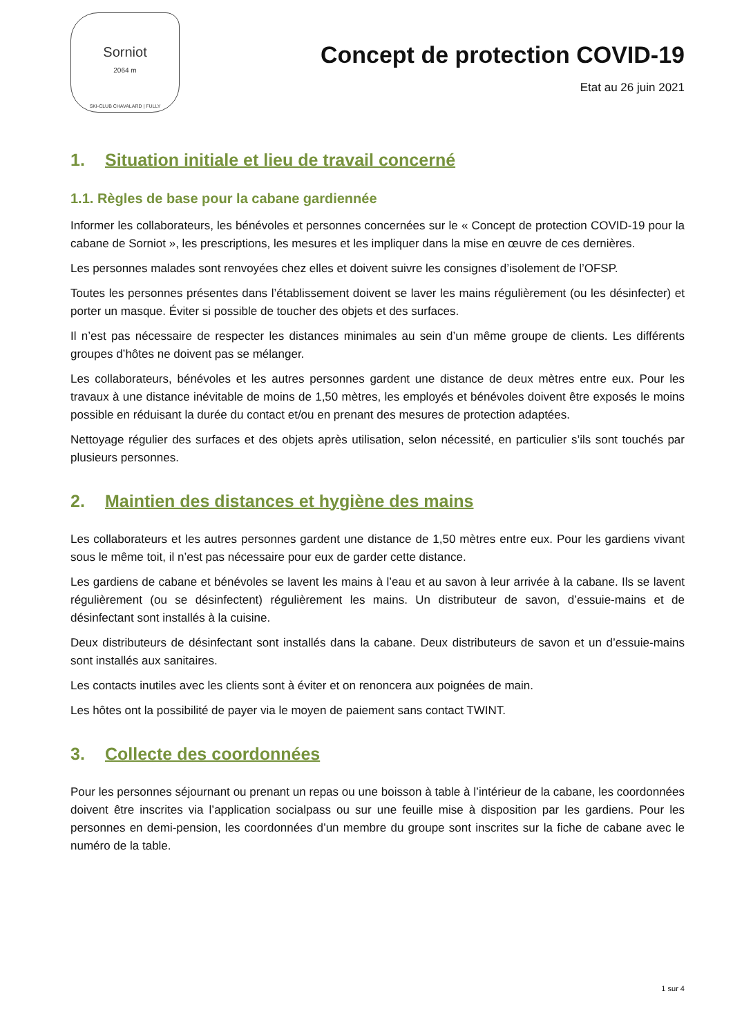Sorniot
2064 m
SKI-CLUB CHAVALARD | FULLY
Concept de protection COVID-19
Etat au 26 juin 2021
1. Situation initiale et lieu de travail concerné
1.1. Règles de base pour la cabane gardiennée
Informer les collaborateurs, les bénévoles et personnes concernées sur le « Concept de protection COVID-19 pour la cabane de Sorniot », les prescriptions, les mesures et les impliquer dans la mise en œuvre de ces dernières.
Les personnes malades sont renvoyées chez elles et doivent suivre les consignes d’isolement de l’OFSP.
Toutes les personnes présentes dans l’établissement doivent se laver les mains régulièrement (ou les désinfecter) et porter un masque. Éviter si possible de toucher des objets et des surfaces.
Il n’est pas nécessaire de respecter les distances minimales au sein d’un même groupe de clients. Les différents groupes d’hôtes ne doivent pas se mélanger.
Les collaborateurs, bénévoles et les autres personnes gardent une distance de deux mètres entre eux. Pour les travaux à une distance inévitable de moins de 1,50 mètres, les employés et bénévoles doivent être exposés le moins possible en réduisant la durée du contact et/ou en prenant des mesures de protection adaptées.
Nettoyage régulier des surfaces et des objets après utilisation, selon nécessité, en particulier s’ils sont touchés par plusieurs personnes.
2. Maintien des distances et hygiène des mains
Les collaborateurs et les autres personnes gardent une distance de 1,50 mètres entre eux. Pour les gardiens vivant sous le même toit, il n’est pas nécessaire pour eux de garder cette distance.
Les gardiens de cabane et bénévoles se lavent les mains à l’eau et au savon à leur arrivée à la cabane. Ils se lavent régulièrement (ou se désinfectent) régulièrement les mains. Un distributeur de savon, d’essuie-mains et de désinfectant sont installés à la cuisine.
Deux distributeurs de désinfectant sont installés dans la cabane. Deux distributeurs de savon et un d’essuie-mains sont installés aux sanitaires.
Les contacts inutiles avec les clients sont à éviter et on renoncera aux poignées de main.
Les hôtes ont la possibilité de payer via le moyen de paiement sans contact TWINT.
3. Collecte des coordonnées
Pour les personnes séjournant ou prenant un repas ou une boisson à table à l’intérieur de la cabane, les coordonnées doivent être inscrites via l’application socialpass ou sur une feuille mise à disposition par les gardiens. Pour les personnes en demi-pension, les coordonnées d’un membre du groupe sont inscrites sur la fiche de cabane avec le numéro de la table.
1 sur 4